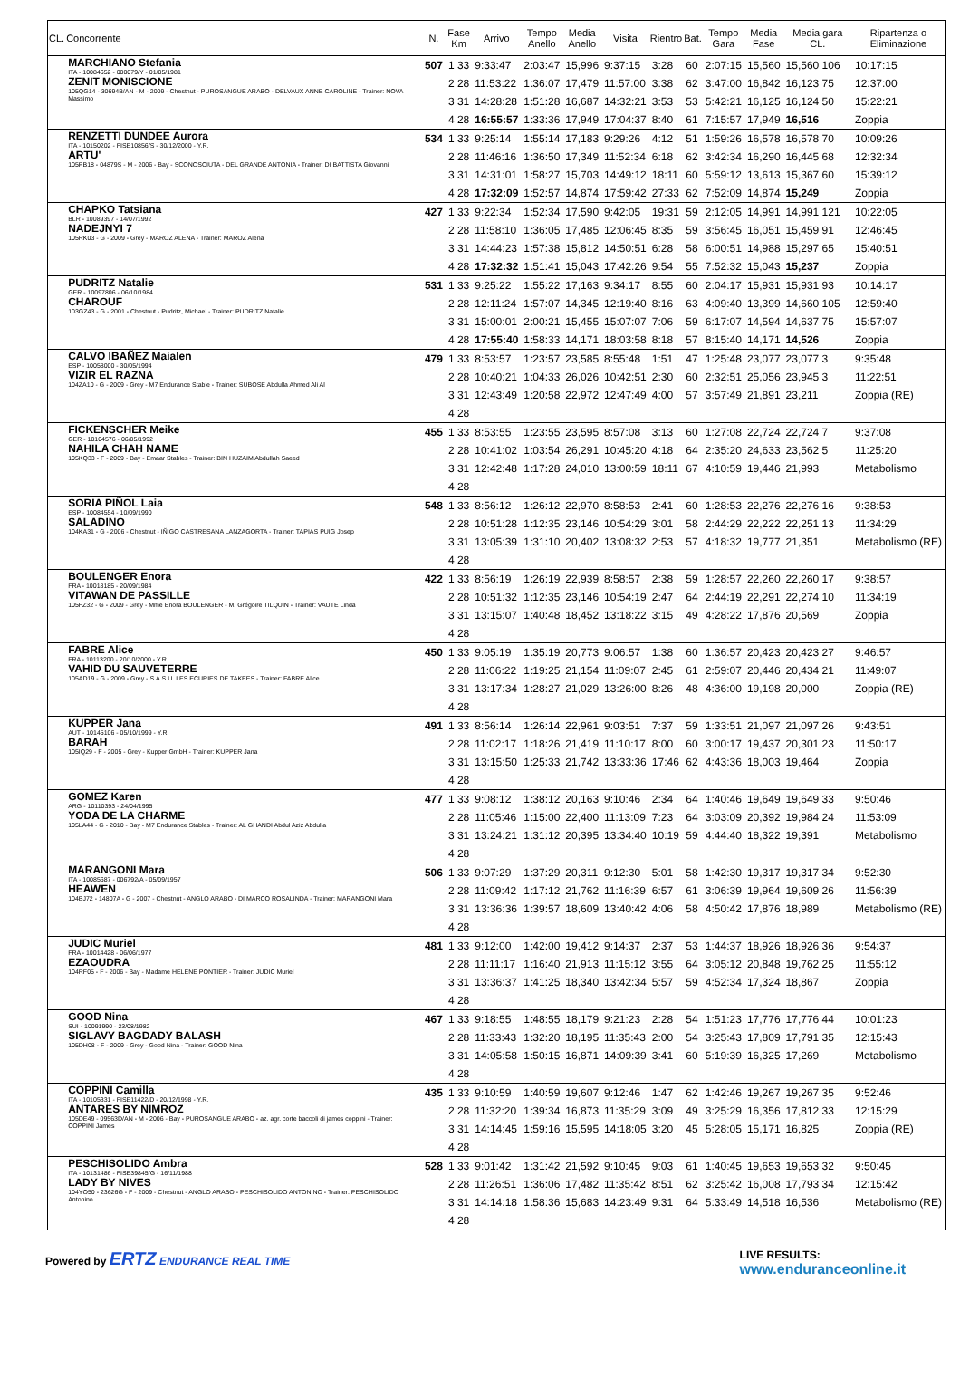| CL. | Concorrente | N. | Fase Km | Arrivo | Tempo Anello | Media Anello | Visita | Rientro | Bat. | Tempo Gara | Media Fase | Media gara CL. | Ripartenza o Eliminazione |
| --- | --- | --- | --- | --- | --- | --- | --- | --- | --- | --- | --- | --- | --- |
| | MARCHIANO Stefania ITA - 10084652 - 000079/Y - 01/05/1981 ZENIT MONISCIONE 105QG14 - 30694B/AN - M - 2009 - Chestnut - PUROSANGUE ARABO - DELVAUX ANNE CAROLINE - Trainer: NOVA Massimo | 507 | 1 33 | 9:33:47 | 2:03:47 | 15,996 | 9:37:15 | 3:28 | 60 | 2:07:15 | 15,560 | 15,560 106 | 10:17:15 |
| | | | 2 28 | 11:53:22 | 1:36:07 | 17,479 | 11:57:00 | 3:38 | 62 | 3:47:00 | 16,842 | 16,123 75 | 12:37:00 |
| | | | 3 31 | 14:28:28 | 1:51:28 | 16,687 | 14:32:21 | 3:53 | 53 | 5:42:21 | 16,125 | 16,124 50 | 15:22:21 |
| | | | 4 28 | 16:55:57 | 1:33:36 | 17,949 | 17:04:37 | 8:40 | 61 | 7:15:57 | 17,949 | 16,516 | Zoppia |
| | RENZETTI DUNDEE Aurora ITA - 10150202 - FISE10856/S - 30/12/2000 - Y.R. ARTU' 105PB18 - 04879S - M - 2006 - Bay - SCONOSCIUTA - DEL GRANDE ANTONIA - Trainer: DI BATTISTA Giovanni | 534 | 1 33 | 9:25:14 | 1:55:14 | 17,183 | 9:29:26 | 4:12 | 51 | 1:59:26 | 16,578 | 16,578 70 | 10:09:26 |
| | | | 2 28 | 11:46:16 | 1:36:50 | 17,349 | 11:52:34 | 6:18 | 62 | 3:42:34 | 16,290 | 16,445 68 | 12:32:34 |
| | | | 3 31 | 14:31:01 | 1:58:27 | 15,703 | 14:49:12 | 18:11 | 60 | 5:59:12 | 13,613 | 15,367 60 | 15:39:12 |
| | | | 4 28 | 17:32:09 | 1:52:57 | 14,874 | 17:59:42 | 27:33 | 62 | 7:52:09 | 14,874 | 15,249 | Zoppia |
| | CHAPKO Tatsiana BLR - 10089397 - 14/07/1992 NADEJNYI 7 105RK03 - G - 2009 - Grey - MAROZ ALENA - Trainer: MAROZ Alena | 427 | 1 33 | 9:22:34 | 1:52:34 | 17,590 | 9:42:05 | 19:31 | 59 | 2:12:05 | 14,991 | 14,991 121 | 10:22:05 |
| | | | 2 28 | 11:58:10 | 1:36:05 | 17,485 | 12:06:45 | 8:35 | 59 | 3:56:45 | 16,051 | 15,459 91 | 12:46:45 |
| | | | 3 31 | 14:44:23 | 1:57:38 | 15,812 | 14:50:51 | 6:28 | 58 | 6:00:51 | 14,988 | 15,297 65 | 15:40:51 |
| | | | 4 28 | 17:32:32 | 1:51:41 | 15,043 | 17:42:26 | 9:54 | 55 | 7:52:32 | 15,043 | 15,237 | Zoppia |
| | PUDRITZ Natalie GER - 10097806 - 06/10/1984 CHAROUF 103GZ43 - G - 2001 - Chestnut - Pudritz, Michael - Trainer: PUDRITZ Natalie | 531 | 1 33 | 9:25:22 | 1:55:22 | 17,163 | 9:34:17 | 8:55 | 60 | 2:04:17 | 15,931 | 15,931 93 | 10:14:17 |
| | | | 2 28 | 12:11:24 | 1:57:07 | 14,345 | 12:19:40 | 8:16 | 63 | 4:09:40 | 13,399 | 14,660 105 | 12:59:40 |
| | | | 3 31 | 15:00:01 | 2:00:21 | 15,455 | 15:07:07 | 7:06 | 59 | 6:17:07 | 14,594 | 14,637 75 | 15:57:07 |
| | | | 4 28 | 17:55:40 | 1:58:33 | 14,171 | 18:03:58 | 8:18 | 57 | 8:15:40 | 14,171 | 14,526 | Zoppia |
| | CALVO IBAÑEZ Maialen ESP - 10058000 - 30/05/1994 VIZIR EL RAZNA 104ZA10 - G - 2009 - Grey - M7 Endurance Stable - Trainer: SUBOSE Abdulla Ahmed Ali Al | 479 | 1 33 | 8:53:57 | 1:23:57 | 23,585 | 8:55:48 | 1:51 | 47 | 1:25:48 | 23,077 | 23,077 3 | 9:35:48 |
| | | | 2 28 | 10:40:21 | 1:04:33 | 26,026 | 10:42:51 | 2:30 | 60 | 2:32:51 | 25,056 | 23,945 3 | 11:22:51 |
| | | | 3 31 | 12:43:49 | 1:20:58 | 22,972 | 12:47:49 | 4:00 | 57 | 3:57:49 | 21,891 | 23,211 | Zoppia (RE) |
| | | | 4 28 | | | | | | | | | | |
| | FICKENSCHER Meike GER - 10104576 - 06/05/1992 NAHILA CHAH NAME 105KQ33 - F - 2009 - Bay - Emaar Stables - Trainer: BIN HUZAIM Abdullah Saeed | 455 | 1 33 | 8:53:55 | 1:23:55 | 23,595 | 8:57:08 | 3:13 | 60 | 1:27:08 | 22,724 | 22,724 7 | 9:37:08 |
| | | | 2 28 | 10:41:02 | 1:03:54 | 26,291 | 10:45:20 | 4:18 | 64 | 2:35:20 | 24,633 | 23,562 5 | 11:25:20 |
| | | | 3 31 | 12:42:48 | 1:17:28 | 24,010 | 13:00:59 | 18:11 | 67 | 4:10:59 | 19,446 | 21,993 | Metabolismo |
| | | | 4 28 | | | | | | | | | | |
| | SORIA PIÑOL Laia ESP - 10084554 - 10/09/1990 SALADINO 104KA31 - G - 2006 - Chestnut - IÑIGO CASTRESANA LANZAGORTA - Trainer: TAPIAS PUIG Josep | 548 | 1 33 | 8:56:12 | 1:26:12 | 22,970 | 8:58:53 | 2:41 | 60 | 1:28:53 | 22,276 | 22,276 16 | 9:38:53 |
| | | | 2 28 | 10:51:28 | 1:12:35 | 23,146 | 10:54:29 | 3:01 | 58 | 2:44:29 | 22,222 | 22,251 13 | 11:34:29 |
| | | | 3 31 | 13:05:39 | 1:31:10 | 20,402 | 13:08:32 | 2:53 | 57 | 4:18:32 | 19,777 | 21,351 | Metabolismo (RE) |
| | | | 4 28 | | | | | | | | | | |
| | BOULENGER Enora FRA - 10018185 - 20/09/1984 VITAWAN DE PASSILLE 105FZ32 - G - 2009 - Grey - Mme Enora BOULENGER - M. Grégoire TILQUIN - Trainer: VAUTE Linda | 422 | 1 33 | 8:56:19 | 1:26:19 | 22,939 | 8:58:57 | 2:38 | 59 | 1:28:57 | 22,260 | 22,260 17 | 9:38:57 |
| | | | 2 28 | 10:51:32 | 1:12:35 | 23,146 | 10:54:19 | 2:47 | 64 | 2:44:19 | 22,291 | 22,274 10 | 11:34:19 |
| | | | 3 31 | 13:15:07 | 1:40:48 | 18,452 | 13:18:22 | 3:15 | 49 | 4:28:22 | 17,876 | 20,569 | Zoppia |
| | | | 4 28 | | | | | | | | | | |
| | FABRE Alice FRA - 10113200 - 20/10/2000 - Y.R. VAHID DU SAUVETERRE 105AD19 - G - 2009 - Grey - S.A.S.U. LES ECURIES DE TAKEES - Trainer: FABRE Alice | 450 | 1 33 | 9:05:19 | 1:35:19 | 20,773 | 9:06:57 | 1:38 | 60 | 1:36:57 | 20,423 | 20,423 27 | 9:46:57 |
| | | | 2 28 | 11:06:22 | 1:19:25 | 21,154 | 11:09:07 | 2:45 | 61 | 2:59:07 | 20,446 | 20,434 21 | 11:49:07 |
| | | | 3 31 | 13:17:34 | 1:28:27 | 21,029 | 13:26:00 | 8:26 | 48 | 4:36:00 | 19,198 | 20,000 | Zoppia (RE) |
| | | | 4 28 | | | | | | | | | | |
| | KUPPER Jana AUT - 10145106 - 05/10/1999 - Y.R. BARAH 105IQ29 - F - 2005 - Grey - Kupper GmbH - Trainer: KUPPER Jana | 491 | 1 33 | 8:56:14 | 1:26:14 | 22,961 | 9:03:51 | 7:37 | 59 | 1:33:51 | 21,097 | 21,097 26 | 9:43:51 |
| | | | 2 28 | 11:02:17 | 1:18:26 | 21,419 | 11:10:17 | 8:00 | 60 | 3:00:17 | 19,437 | 20,301 23 | 11:50:17 |
| | | | 3 31 | 13:15:50 | 1:25:33 | 21,742 | 13:33:36 | 17:46 | 62 | 4:43:36 | 18,003 | 19,464 | Zoppia |
| | | | 4 28 | | | | | | | | | | |
| | GOMEZ Karen ARG - 10110393 - 24/04/1995 YODA DE LA CHARME 105LA44 - G - 2010 - Bay - M7 Endurance Stables - Trainer: AL GHANDI Abdul Aziz Abdulla | 477 | 1 33 | 9:08:12 | 1:38:12 | 20,163 | 9:10:46 | 2:34 | 64 | 1:40:46 | 19,649 | 19,649 33 | 9:50:46 |
| | | | 2 28 | 11:05:46 | 1:15:00 | 22,400 | 11:13:09 | 7:23 | 64 | 3:03:09 | 20,392 | 19,984 24 | 11:53:09 |
| | | | 3 31 | 13:24:21 | 1:31:12 | 20,395 | 13:34:40 | 10:19 | 59 | 4:44:40 | 18,322 | 19,391 | Metabolismo |
| | | | 4 28 | | | | | | | | | | |
| | MARANGONI Mara ITA - 10085687 - 006792/A - 05/09/1957 HEAWEN 104BJ72 - 14807A - G - 2007 - Chestnut - ANGLO ARABO - DI MARCO ROSALINDA - Trainer: MARANGONI Mara | 506 | 1 33 | 9:07:29 | 1:37:29 | 20,311 | 9:12:30 | 5:01 | 58 | 1:42:30 | 19,317 | 19,317 34 | 9:52:30 |
| | | | 2 28 | 11:09:42 | 1:17:12 | 21,762 | 11:16:39 | 6:57 | 61 | 3:06:39 | 19,964 | 19,609 26 | 11:56:39 |
| | | | 3 31 | 13:36:36 | 1:39:57 | 18,609 | 13:40:42 | 4:06 | 58 | 4:50:42 | 17,876 | 18,989 | Metabolismo (RE) |
| | | | 4 28 | | | | | | | | | | |
| | JUDIC Muriel FRA - 10014428 - 06/06/1977 EZAOUDRA 104RF05 - F - 2006 - Bay - Madame HELENE PONTIER - Trainer: JUDIC Muriel | 481 | 1 33 | 9:12:00 | 1:42:00 | 19,412 | 9:14:37 | 2:37 | 53 | 1:44:37 | 18,926 | 18,926 36 | 9:54:37 |
| | | | 2 28 | 11:11:17 | 1:16:40 | 21,913 | 11:15:12 | 3:55 | 64 | 3:05:12 | 20,848 | 19,762 25 | 11:55:12 |
| | | | 3 31 | 13:36:37 | 1:41:25 | 18,340 | 13:42:34 | 5:57 | 59 | 4:52:34 | 17,324 | 18,867 | Zoppia |
| | | | 4 28 | | | | | | | | | | |
| | GOOD Nina SUI - 10091990 - 23/08/1982 SIGLAVY BAGDADY BALASH 105DH08 - F - 2009 - Grey - Good Nina - Trainer: GOOD Nina | 467 | 1 33 | 9:18:55 | 1:48:55 | 18,179 | 9:21:23 | 2:28 | 54 | 1:51:23 | 17,776 | 17,776 44 | 10:01:23 |
| | | | 2 28 | 11:33:43 | 1:32:20 | 18,195 | 11:35:43 | 2:00 | 54 | 3:25:43 | 17,809 | 17,791 35 | 12:15:43 |
| | | | 3 31 | 14:05:58 | 1:50:15 | 16,871 | 14:09:39 | 3:41 | 60 | 5:19:39 | 16,325 | 17,269 | Metabolismo |
| | | | 4 28 | | | | | | | | | | |
| | COPPINI Camilla ITA - 10105331 - FISE11422/D - 20/12/1998 - Y.R. ANTARES BY NIMROZ 105DE49 - 09563D/AN - M - 2006 - Bay - PUROSANGUE ARABO - az. agr. corte baccoli di james coppini - Trainer: COPPINI James | 435 | 1 33 | 9:10:59 | 1:40:59 | 19,607 | 9:12:46 | 1:47 | 62 | 1:42:46 | 19,267 | 19,267 35 | 9:52:46 |
| | | | 2 28 | 11:32:20 | 1:39:34 | 16,873 | 11:35:29 | 3:09 | 49 | 3:25:29 | 16,356 | 17,812 33 | 12:15:29 |
| | | | 3 31 | 14:14:45 | 1:59:16 | 15,595 | 14:18:05 | 3:20 | 45 | 5:28:05 | 15,171 | 16,825 | Zoppia (RE) |
| | | | 4 28 | | | | | | | | | | |
| | PESCHISOLIDO Ambra ITA - 10131486 - FISE39845/G - 16/11/1988 LADY BY NIVES 104YO50 - 23626G - F - 2009 - Chestnut - ANGLO ARABO - PESCHISOLIDO ANTONINO - Trainer: PESCHISOLIDO Antonino | 528 | 1 33 | 9:01:42 | 1:31:42 | 21,592 | 9:10:45 | 9:03 | 61 | 1:40:45 | 19,653 | 19,653 32 | 9:50:45 |
| | | | 2 28 | 11:26:51 | 1:36:06 | 17,482 | 11:35:42 | 8:51 | 62 | 3:25:42 | 16,008 | 17,793 34 | 12:15:42 |
| | | | 3 31 | 14:14:18 | 1:58:36 | 15,683 | 14:23:49 | 9:31 | 64 | 5:33:49 | 14,518 | 16,536 | Metabolismo (RE) |
| | | | 4 28 | | | | | | | | | | |
Powered by ERTZ ENDURANCE REAL TIME
LIVE RESULTS:
www.enduranceonline.it